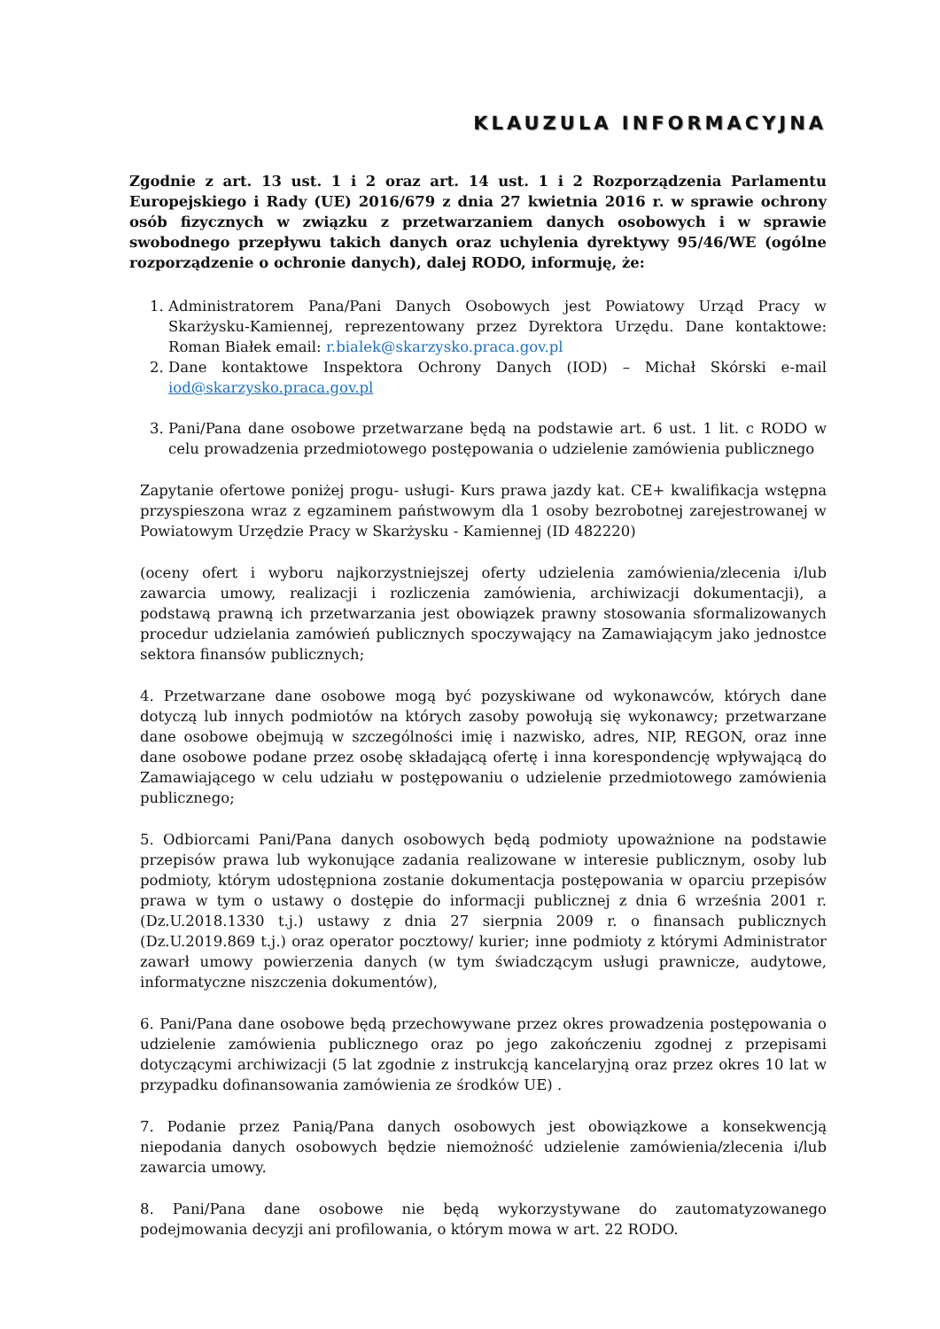KLAUZULA INFORMACYJNA
Zgodnie z art. 13 ust. 1 i 2 oraz art. 14 ust. 1 i 2 Rozporządzenia Parlamentu Europejskiego i Rady (UE) 2016/679 z dnia 27 kwietnia 2016 r. w sprawie ochrony osób fizycznych w związku z przetwarzaniem danych osobowych i w sprawie swobodnego przepływu takich danych oraz uchylenia dyrektywy 95/46/WE (ogólne rozporządzenie o ochronie danych), dalej RODO, informuję, że:
1. Administratorem Pana/Pani Danych Osobowych jest Powiatowy Urząd Pracy w Skarżysku-Kamiennej, reprezentowany przez Dyrektora Urzędu. Dane kontaktowe: Roman Białek email: r.bialek@skarzysko.praca.gov.pl
2. Dane kontaktowe Inspektora Ochrony Danych (IOD) – Michał Skórski e-mail iod@skarzysko.praca.gov.pl
3. Pani/Pana dane osobowe przetwarzane będą na podstawie art. 6 ust. 1 lit. c RODO w celu prowadzenia przedmiotowego postępowania o udzielenie zamówienia publicznego
Zapytanie ofertowe poniżej progu- usługi- Kurs prawa jazdy kat. CE+ kwalifikacja wstępna przyspieszona wraz z egzaminem państwowym dla 1 osoby bezrobotnej zarejestrowanej w Powiatowym Urzędzie Pracy w Skarżysku - Kamiennej (ID 482220)
(oceny ofert i wyboru najkorzystniejszej oferty udzielenia zamówienia/zlecenia i/lub zawarcia umowy, realizacji i rozliczenia zamówienia, archiwizacji dokumentacji), a podstawą prawną ich przetwarzania jest obowiązek prawny stosowania sformalizowanych procedur udzielania zamówień publicznych spoczywający na Zamawiającym jako jednostce sektora finansów publicznych;
4. Przetwarzane dane osobowe mogą być pozyskiwane od wykonawców, których dane dotyczą lub innych podmiotów na których zasoby powołują się wykonawcy; przetwarzane dane osobowe obejmują w szczególności imię i nazwisko, adres, NIP, REGON, oraz inne dane osobowe podane przez osobę składającą ofertę i inna korespondencję wpływającą do Zamawiającego w celu udziału w postępowaniu o udzielenie przedmiotowego zamówienia publicznego;
5. Odbiorcami Pani/Pana danych osobowych będą podmioty upoważnione na podstawie przepisów prawa lub wykonujące zadania realizowane w interesie publicznym, osoby lub podmioty, którym udostępniona zostanie dokumentacja postępowania w oparciu przepisów prawa w tym o ustawy o dostępie do informacji publicznej z dnia 6 września 2001 r. (Dz.U.2018.1330 t.j.) ustawy z dnia 27 sierpnia 2009 r. o finansach publicznych (Dz.U.2019.869 t.j.) oraz operator pocztowy/ kurier; inne podmioty z którymi Administrator zawarł umowy powierzenia danych (w tym świadczącym usługi prawnicze, audytowe, informatyczne niszczenia dokumentów),
6. Pani/Pana dane osobowe będą przechowywane przez okres prowadzenia postępowania o udzielenie zamówienia publicznego oraz po jego zakończeniu zgodnej z przepisami dotyczącymi archiwizacji (5 lat zgodnie z instrukcją kancelaryjną oraz przez okres 10 lat w przypadku dofinansowania zamówienia ze środków UE) .
7. Podanie przez Panią/Pana danych osobowych jest obowiązkowe a konsekwencją niepodania danych osobowych będzie niemożność udzielenie zamówienia/zlecenia i/lub zawarcia umowy.
8. Pani/Pana dane osobowe nie będą wykorzystywane do zautomatyzowanego podejmowania decyzji ani profilowania, o którym mowa w art. 22 RODO.